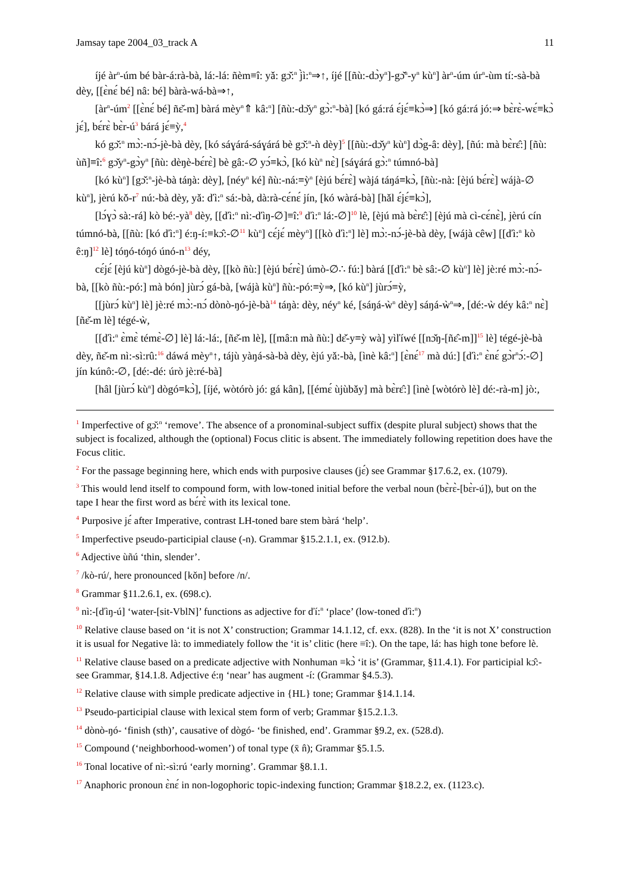Jamsay tape 2004_03_track A 11
íjé àr<sup>n</sup>-úm bé bàr-á:rà-bà, lá:-lá: ñèm≡î: yǎ: gɔ̌:<sup>n</sup> j̀ì:<sup>n</sup>⇒↑, íjé [[ñù:-dɔ̀y<sup>n</sup>]-gɔ̌<sup>n</sup>-y<sup>n</sup> kù<sup>n</sup>] àr<sup>n</sup>-úm úr<sup>n</sup>-ùm tí:-sà-bà dèy, [[ɛ̀nɛ́ bé] nâ: bé] bàrà-wá-bà⇒↑,
[àr<sup>n</sup>-úm<sup>2</sup> [[ɛ̀nɛ́ bé] ñɛ̌-m] bàrá mèy<sup>n</sup>⇑ kâ:<sup>n</sup>] [ñù:-dɔ̌y<sup>n</sup> gɔ̀:<sup>n</sup>-bà] [kó gá:rá ɛ́jɛ́≡kɔ̀⇒] [kó gá:rá jó:⇒ bɛ̀rɛ̀-wɛ́≡kɔ̀ jɛ́], bɛ́rɛ̀ bɛ̀r-ú<sup>3</sup> bárá jɛ́≡ỳ,<sup>4</sup>
kó gɔ̌:<sup>n</sup> mɔ̀:-nɔ́-jè-bà dèy, [kó sáɣárá-sáɣárá bè gɔ̌:<sup>n</sup>-ǹ dèy]<sup>5</sup> [[ñù:-dɔ̌y<sup>n</sup> kù<sup>n</sup>] dɔ̀g-â: dèy], [ñú: mà bɛ̀rɛ̂:] [ñù: ùñ]≡î:<sup>6</sup> gɔ̌y<sup>n</sup>-gɔ̀y<sup>n</sup> [ñù: dèŋè-bɛ́rɛ̀] bè gâ:-∅ yɔ́≡kɔ̀, [kó kù<sup>n</sup> nɛ̀] [sáɣárá gɔ̀:<sup>n</sup> túmnó-bà]
[kó kù<sup>n</sup>] [gɔ̌:<sup>n</sup>-jè-bà táŋà: dèy], [néy<sup>n</sup> ké] ñù:-ná:≡ỳ<sup>n</sup> [èjú bɛ́rɛ̀] wàjá táŋá≡kɔ̀, [ñù:-nà: [èjú bɛ́rɛ̀] wájà-∅ kù<sup>n</sup>], jèrú kǒ-r<sup>7</sup> nú:-bà dèy, yǎ: ďì:<sup>n</sup> sá:-bà, dà:rà-cɛ́nɛ́ jín, [kó wàrá-bà] [hǎl ɛ́jɛ́≡kɔ̀],
[lɔ́ɣɔ̀ sà:-rá] kò bé:-yà<sup>8</sup> dèy, [[ďì:<sup>n</sup> nì:-ďìŋ-∅]≡î:<sup>9</sup> ďì:<sup>n</sup> lá:-∅]<sup>10</sup> lè, [èjú mà bɛ̀rɛ̂:] [èjú mà cì-cɛ́nɛ̀], jèrú cín túmnó-bà, [[ñù: [kó ďì:<sup>n</sup>] é:ŋ-í:≡kɔ̂:-∅<sup>11</sup> kù<sup>n</sup>] cɛ́jɛ́ mèy<sup>n</sup>] [[kò ďì:<sup>n</sup>] lè] mɔ̀:-nɔ́-jè-bà dèy, [wájà cêw] [[ďì:<sup>n</sup> kò ê:ŋ]<sup>12</sup> lè] tóŋó-tóŋó únó-n<sup>13</sup> déy,
cɛ́jɛ́ [èjú kù<sup>n</sup>] dògó-jè-bà dèy, [[kò ñù:] [èjú bɛ́rɛ̀] úmò-∅∴ fú:] bàrá [[ďì:<sup>n</sup> bè sâ:-∅ kù<sup>n</sup>] lè] jè:ré mɔ̀:-nɔ́-bà, [[kò ñù:-pó:] mà bón] jùrɔ́ gá-bà, [wájà kù<sup>n</sup>] ñù:-pó:≡ỳ⇒, [kó kù<sup>n</sup>] jùrɔ́≡ỳ,
[[jùrɔ́ kù<sup>n</sup>] lè] jè:ré mɔ̀:-nɔ́ dònò-ŋó-jè-bà<sup>14</sup> táŋà: dèy, néy<sup>n</sup> ké, [sáŋá-ẁ<sup>n</sup> dèy] sáŋá-ẁ<sup>n</sup>⇒, [dé:-ẁ déy kâ:<sup>n</sup> nɛ̀] [ñɛ̌-m lè] tégé-ẁ,
[[ďì:<sup>n</sup> ɛ̀mɛ̀ témɛ̀-∅] lè] lá:-lá:, [ñɛ̌-m lè], [[mâ:n mà ñù:] dɛ̌-y≡ỳ wà] yìľíwé [[nɔ̌ŋ-[ñɛ̂-m]]<sup>15</sup> lè] tégé-jè-bà dèy, ñɛ̌-m nì:-sì:rû:<sup>16</sup> dáwá mèy<sup>n</sup>↑, tájù yàŋá-sà-bà dèy, èjú yǎ:-bà, [ìnè kâ:<sup>n</sup>] [ɛ̀nɛ́<sup>17</sup> mà dú:] [ďì:<sup>n</sup> ɛ̀nɛ́ gɔ̀r<sup>n</sup>ɔ́:-∅] jín kúnô:-∅, [dé:-dé: úrò jè:ré-bà]
[hâl [jùrɔ́ kù<sup>n</sup>] dògó≡kɔ̀], [íjé, wòtórò jó: gá kân], [[émɛ́ ùjùbǎy] mà bɛ̀rɛ̂:] [ìnè [wòtórò lè] dé:-rà-m] jò:,
<sup>1</sup> Imperfective of gɔ̌:<sup>n</sup> ‘remove’. The absence of a pronominal-subject suffix (despite plural subject) shows that the subject is focalized, although the (optional) Focus clitic is absent. The immediately following repetition does have the Focus clitic.
<sup>2</sup> For the passage beginning here, which ends with purposive clauses (jɛ́) see Grammar §17.6.2, ex. (1079).
<sup>3</sup> This would lend itself to compound form, with low-toned initial before the verbal noun (bɛ̀rɛ̀-[bɛ̀r-ú]), but on the tape I hear the first word as bɛ́rɛ̀ with its lexical tone.
<sup>4</sup> Purposive jɛ́ after Imperative, contrast LH-toned bare stem bàrá ‘help’.
<sup>5</sup> Imperfective pseudo-participial clause (-n). Grammar §15.2.1.1, ex. (912.b).
<sup>6</sup> Adjective ùñú ‘thin, slender’.
<sup>7</sup> /kò-rú/, here pronounced [kǒn] before /n/.
<sup>8</sup> Grammar §11.2.6.1, ex. (698.c).
<sup>9</sup> nì:-[ďìŋ-ú] ‘water-[sit-VblN]’ functions as adjective for ďí:<sup>n</sup> ‘place’ (low-toned ďì:<sup>n</sup>)
<sup>10</sup> Relative clause based on ‘it is not X’ construction; Grammar 14.1.12, cf. exx. (828). In the ‘it is not X’ construction it is usual for Negative là: to immediately follow the ‘it is’ clitic (here ≡î:). On the tape, lá: has high tone before lè.
<sup>11</sup> Relative clause based on a predicate adjective with Nonhuman ≡kɔ̀ ‘it is’ (Grammar, §11.4.1). For participial kɔ̂:- see Grammar, §14.1.8. Adjective é:ŋ ‘near’ has augment -í: (Grammar §4.5.3).
<sup>12</sup> Relative clause with simple predicate adjective in {HL} tone; Grammar §14.1.14.
<sup>13</sup> Pseudo-participial clause with lexical stem form of verb; Grammar §15.2.1.3.
<sup>14</sup> dònò-ŋó- ‘finish (sth)’, causative of dògó- ‘be finished, end’. Grammar §9.2, ex. (528.d).
<sup>15</sup> Compound (‘neighborhood-women’) of tonal type (x̄ n̂); Grammar §5.1.5.
<sup>16</sup> Tonal locative of nì:-sì:rú ‘early morning’. Grammar §8.1.1.
<sup>17</sup> Anaphoric pronoun ɛ̀nɛ́ in non-logophoric topic-indexing function; Grammar §18.2.2, ex. (1123.c).